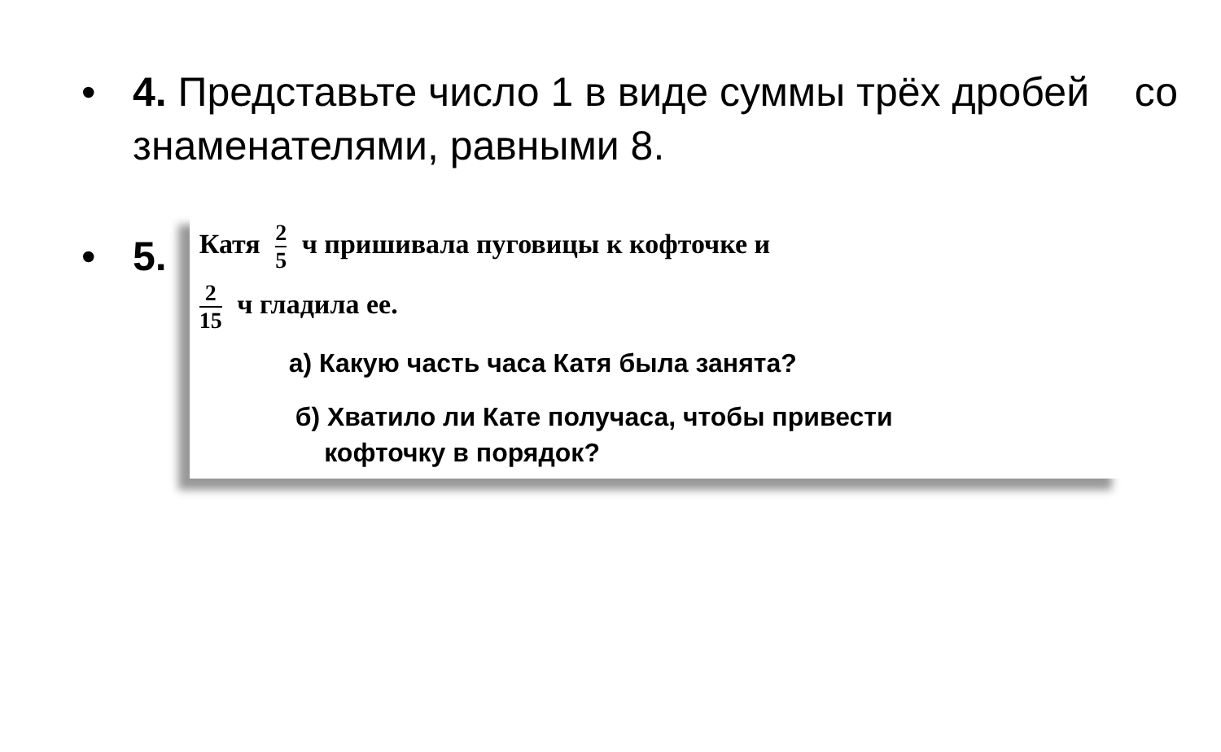• 4. Представьте число 1 в виде суммы трёх дробей со знаменателями, равными 8.
• 5.
Катя 2 5 ч пришивала пуговицы к кофточке и
2 15 ч гладила ее.
а) Какую часть часа Катя была занята?
б) Хватило ли Кате получаса, чтобы привести
кофточку в порядок?